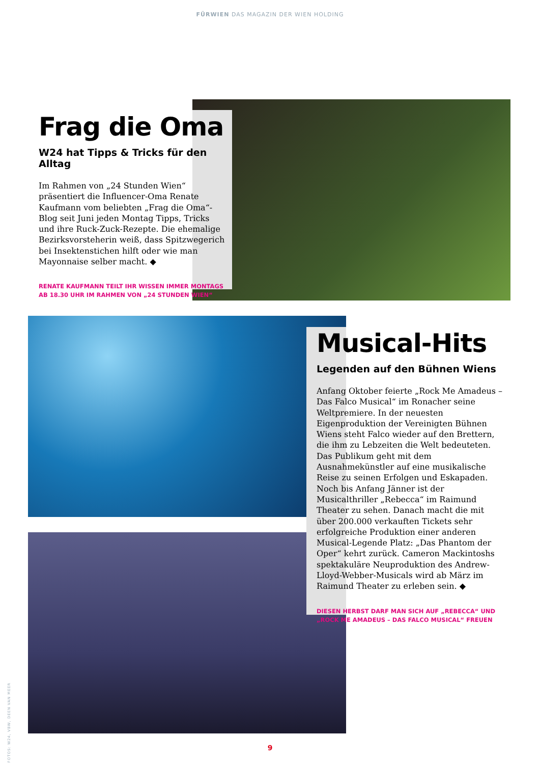FÜRWIEN DAS MAGAZIN DER WIEN HOLDING
Frag die Oma
W24 hat Tipps & Tricks für den Alltag
Im Rahmen von „24 Stunden Wien“ präsentiert die Influencer-Oma Renate Kaufmann vom beliebten „Frag die Oma“-Blog seit Juni jeden Montag Tipps, Tricks und ihre Ruck-Zuck-Rezepte. Die ehemalige Bezirksvorsteherin weiß, dass Spitzwegerich bei Insektenstichen hilft oder wie man Mayonnaise selber macht. ◆
RENATE KAUFMANN TEILT IHR WISSEN IMMER MONTAGS AB 18.30 UHR IM RAHMEN VON „24 STUNDEN WIEN“
Musical-Hits
Legenden auf den Bühnen Wiens
Anfang Oktober feierte „Rock Me Amadeus – Das Falco Musical“ im Ronacher seine Weltpremiere. In der neuesten Eigenproduktion der Vereinigten Bühnen Wiens steht Falco wieder auf den Brettern, die ihm zu Lebzeiten die Welt bedeuteten. Das Publikum geht mit dem Ausnahmekünstler auf eine musikalische Reise zu seinen Erfolgen und Eskapaden. Noch bis Anfang Jänner ist der Musicalthriller „Rebecca“ im Raimund Theater zu sehen. Danach macht die mit über 200.000 verkauften Tickets sehr erfolgreiche Produktion einer anderen Musical-Legende Platz: „Das Phantom der Oper“ kehrt zurück. Cameron Mackintoshs spektakuläre Neuproduktion des Andrew-Lloyd-Webber-Musicals wird ab März im Raimund Theater zu erleben sein. ◆
DIESEN HERBST DARF MAN SICH AUF „REBECCA“ UND „ROCK ME AMADEUS – DAS FALCO MUSICAL“ FREUEN
FOTOS: W24, VBW, DEEN VAN MEER
9